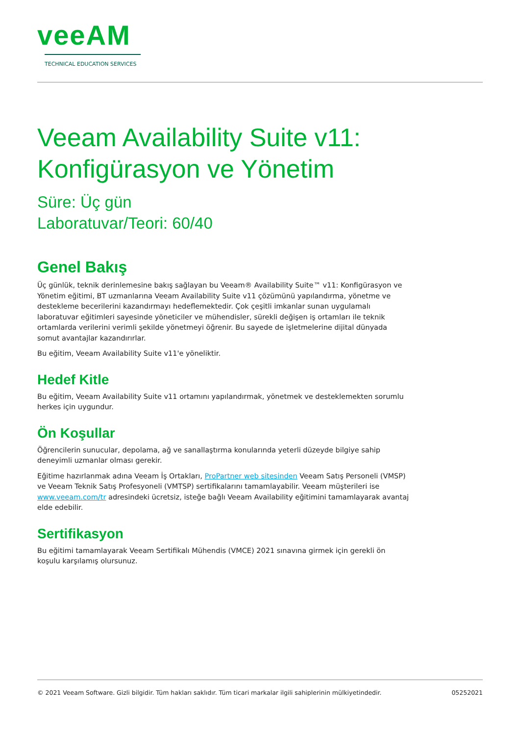veeAM
TECHNICAL EDUCATION SERVICES
Veeam Availability Suite v11:
Konfigürasyon ve Yönetim
Süre: Üç gün
Laboratuvar/Teori: 60/40
Genel Bakış
Üç günlük, teknik derinlemesine bakış sağlayan bu Veeam® Availability Suite™ v11: Konfigürasyon ve Yönetim eğitimi, BT uzmanlarına Veeam Availability Suite v11 çözümünü yapılandırma, yönetme ve destekleme becerilerini kazandırmayı hedeflemektedir. Çok çeşitli imkanlar sunan uygulamalı laboratuvar eğitimleri sayesinde yöneticiler ve mühendisler, sürekli değişen iş ortamları ile teknik ortamlarda verilerini verimli şekilde yönetmeyi öğrenir. Bu sayede de işletmelerine dijital dünyada somut avantajlar kazandırırlar.
Bu eğitim, Veeam Availability Suite v11'e yöneliktir.
Hedef Kitle
Bu eğitim, Veeam Availability Suite v11 ortamını yapılandırmak, yönetmek ve desteklemekten sorumlu herkes için uygundur.
Ön Koşullar
Öğrencilerin sunucular, depolama, ağ ve sanallaştırma konularında yeterli düzeyde bilgiye sahip deneyimli uzmanlar olması gerekir.
Eğitime hazırlanmak adına Veeam İş Ortakları, ProPartner web sitesinden Veeam Satış Personeli (VMSP) ve Veeam Teknik Satış Profesyoneli (VMTSP) sertifikalarını tamamlayabilir. Veeam müşterileri ise www.veeam.com/tr adresindeki ücretsiz, isteğe bağlı Veeam Availability eğitimini tamamlayarak avantaj elde edebilir.
Sertifikasyon
Bu eğitimi tamamlayarak Veeam Sertifikalı Mühendis (VMCE) 2021 sınavına girmek için gerekli ön koşulu karşılamış olursunuz.
© 2021 Veeam Software. Gizli bilgidir. Tüm hakları saklıdır. Tüm ticari markalar ilgili sahiplerinin mülkiyetindedir. 05252021